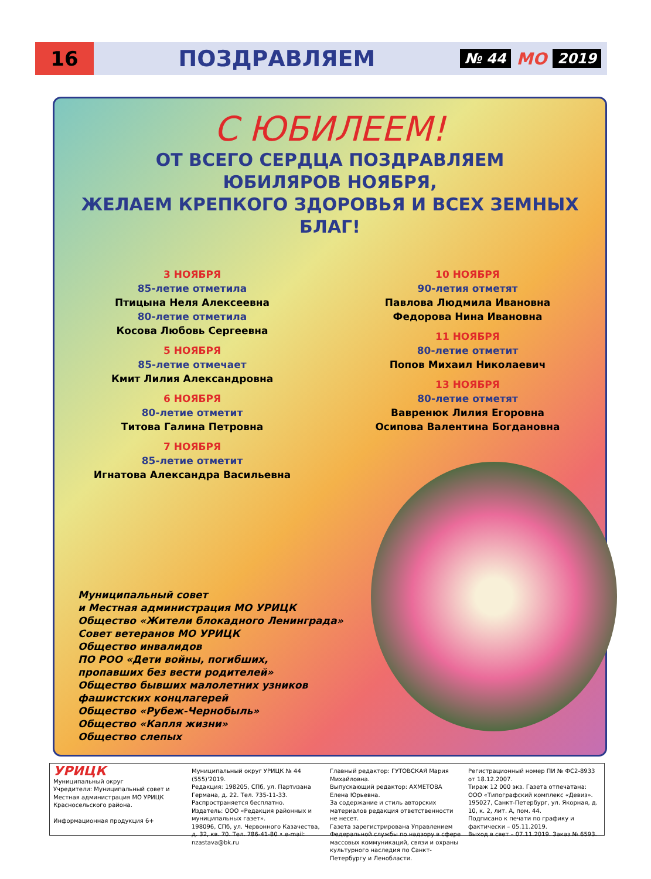16
ПОЗДРАВЛЯЕМ
№ 44 МО 2019
С ЮБИЛЕЕМ!
ОТ ВСЕГО СЕРДЦА ПОЗДРАВЛЯЕМ
ЮБИЛЯРОВ НОЯБРЯ,
ЖЕЛАЕМ КРЕПКОГО ЗДОРОВЬЯ И ВСЕХ ЗЕМНЫХ БЛАГ!
3 НОЯБРЯ
85-летие отметила
Птицына Неля Алексеевна
80-летие отметила
Косова Любовь Сергеевна
5 НОЯБРЯ
85-летие отмечает
Кмит Лилия Александровна
6 НОЯБРЯ
80-летие отметит
Титова Галина Петровна
7 НОЯБРЯ
85-летие отметит
Игнатова Александра Васильевна
10 НОЯБРЯ
90-летия отметят
Павлова Людмила Ивановна
Федорова Нина Ивановна
11 НОЯБРЯ
80-летие отметит
Попов Михаил Николаевич
13 НОЯБРЯ
80-летие отметят
Вавренюк Лилия Егоровна
Осипова Валентина Богдановна
Муниципальный совет
и Местная администрация МО УРИЦК
Общество «Жители блокадного Ленинграда»
Совет ветеранов МО УРИЦК
Общество инвалидов
ПО РОО «Дети войны, погибших,
пропавших без вести родителей»
Общество бывших малолетних узников
фашистских концлагерей
Общество «Рубеж-Чернобыль»
Общество «Капля жизни»
Общество слепых
УРИЦК
Муниципальный округ
Учредители: Муниципальный совет и Местная администрация МО УРИЦК Красносельского района.
Информационная продукция 6+
Муниципальный округ УРИЦК № 44 (555)'2019.
Редакция: 198205, СПб, ул. Партизана Германа, д. 22. Тел. 735-11-33.
Распространяется бесплатно.
Издатель: ООО «Редакция районных и муниципальных газет».
198096, СПб, ул. Червонного Казачества, д. 32, кв. 70. Тел. 786-41-80 • e-mail: nzastava@bk.ru
Главный редактор: ГУТОВСКАЯ Мария Михайловна.
Выпускающий редактор: АХМЕТОВА Елена Юрьевна.
За содержание и стиль авторских материалов редакция ответственности не несет.
Газета зарегистрирована Управлением Федеральной службы по надзору в сфере массовых коммуникаций, связи и охраны культурного наследия по Санкт-Петербургу и Ленобласти.
Регистрационный номер ПИ № ФС2-8933 от 18.12.2007.
Тираж 12 000 экз. Газета отпечатана:
ООО «Типографский комплекс «Девиз».
195027, Санкт-Петербург, ул. Якорная, д. 10, к. 2, лит. А, пом. 44.
Подписано к печати по графику и фактически – 05.11.2019.
Выход в свет – 07.11.2019. Заказ № 6593.